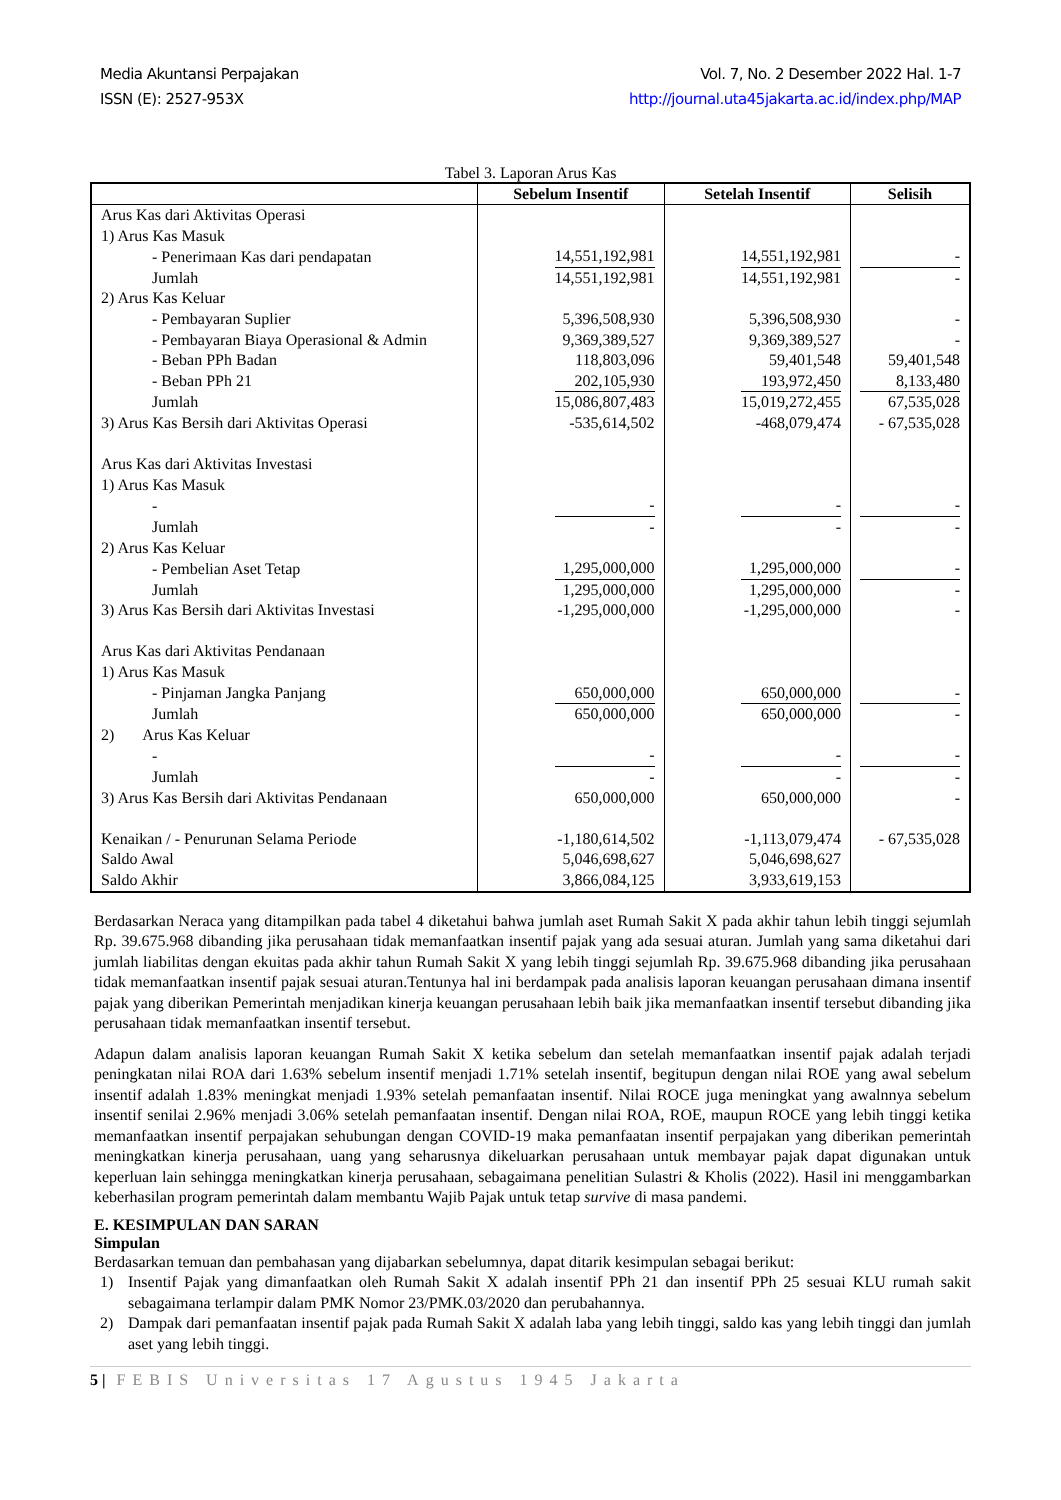Media Akuntansi Perpajakan
ISSN (E): 2527-953X
Vol. 7, No. 2 Desember 2022 Hal. 1-7
http://journal.uta45jakarta.ac.id/index.php/MAP
Tabel 3. Laporan Arus Kas
| | Sebelum Insentif | Setelah Insentif | Selisih |
| --- | --- | --- | --- |
| Arus Kas dari Aktivitas Operasi | | | |
| 1) Arus Kas Masuk | | | |
| - Penerimaan Kas dari pendapatan | 14,551,192,981 | 14,551,192,981 | - |
| Jumlah | 14,551,192,981 | 14,551,192,981 | - |
| 2) Arus Kas Keluar | | | |
| - Pembayaran Suplier | 5,396,508,930 | 5,396,508,930 | - |
| - Pembayaran Biaya Operasional & Admin | 9,369,389,527 | 9,369,389,527 | - |
| - Beban PPh Badan | 118,803,096 | 59,401,548 | 59,401,548 |
| - Beban PPh 21 | 202,105,930 | 193,972,450 | 8,133,480 |
| Jumlah | 15,086,807,483 | 15,019,272,455 | 67,535,028 |
| 3) Arus Kas Bersih dari Aktivitas Operasi | -535,614,502 | -468,079,474 | - 67,535,028 |
| Arus Kas dari Aktivitas Investasi | | | |
| 1) Arus Kas Masuk | | | |
| - | - | - | - |
| Jumlah | - | - | - |
| 2) Arus Kas Keluar | | | |
| - Pembelian Aset Tetap | 1,295,000,000 | 1,295,000,000 | - |
| Jumlah | 1,295,000,000 | 1,295,000,000 | - |
| 3) Arus Kas Bersih dari Aktivitas Investasi | -1,295,000,000 | -1,295,000,000 | - |
| Arus Kas dari Aktivitas Pendanaan | | | |
| 1) Arus Kas Masuk | | | |
| - Pinjaman Jangka Panjang | 650,000,000 | 650,000,000 | - |
| Jumlah | 650,000,000 | 650,000,000 | - |
| 2) Arus Kas Keluar | | | |
| - | - | - | - |
| Jumlah | - | - | - |
| 3) Arus Kas Bersih dari Aktivitas Pendanaan | 650,000,000 | 650,000,000 | - |
| Kenaikan / - Penurunan Selama Periode | -1,180,614,502 | -1,113,079,474 | - 67,535,028 |
| Saldo Awal | 5,046,698,627 | 5,046,698,627 | |
| Saldo Akhir | 3,866,084,125 | 3,933,619,153 | |
Berdasarkan Neraca yang ditampilkan pada tabel 4 diketahui bahwa jumlah aset Rumah Sakit X pada akhir tahun lebih tinggi sejumlah Rp. 39.675.968 dibanding jika perusahaan tidak memanfaatkan insentif pajak yang ada sesuai aturan. Jumlah yang sama diketahui dari jumlah liabilitas dengan ekuitas pada akhir tahun Rumah Sakit X yang lebih tinggi sejumlah Rp. 39.675.968 dibanding jika perusahaan tidak memanfaatkan insentif pajak sesuai aturan.Tentunya hal ini berdampak pada analisis laporan keuangan perusahaan dimana insentif pajak yang diberikan Pemerintah menjadikan kinerja keuangan perusahaan lebih baik jika memanfaatkan insentif tersebut dibanding jika perusahaan tidak memanfaatkan insentif tersebut.
Adapun dalam analisis laporan keuangan Rumah Sakit X ketika sebelum dan setelah memanfaatkan insentif pajak adalah terjadi peningkatan nilai ROA dari 1.63% sebelum insentif menjadi 1.71% setelah insentif, begitupun dengan nilai ROE yang awal sebelum insentif adalah 1.83% meningkat menjadi 1.93% setelah pemanfaatan insentif. Nilai ROCE juga meningkat yang awalnnya sebelum insentif senilai 2.96% menjadi 3.06% setelah pemanfaatan insentif. Dengan nilai ROA, ROE, maupun ROCE yang lebih tinggi ketika memanfaatkan insentif perpajakan sehubungan dengan COVID-19 maka pemanfaatan insentif perpajakan yang diberikan pemerintah meningkatkan kinerja perusahaan, uang yang seharusnya dikeluarkan perusahaan untuk membayar pajak dapat digunakan untuk keperluan lain sehingga meningkatkan kinerja perusahaan, sebagaimana penelitian Sulastri & Kholis (2022). Hasil ini menggambarkan keberhasilan program pemerintah dalam membantu Wajib Pajak untuk tetap survive di masa pandemi.
E. KESIMPULAN DAN SARAN
Simpulan
Berdasarkan temuan dan pembahasan yang dijabarkan sebelumnya, dapat ditarik kesimpulan sebagai berikut:
1) Insentif Pajak yang dimanfaatkan oleh Rumah Sakit X adalah insentif PPh 21 dan insentif PPh 25 sesuai KLU rumah sakit sebagaimana terlampir dalam PMK Nomor 23/PMK.03/2020 dan perubahannya.
2) Dampak dari pemanfaatan insentif pajak pada Rumah Sakit X adalah laba yang lebih tinggi, saldo kas yang lebih tinggi dan jumlah aset yang lebih tinggi.
5 | FEBIS Universitas 17 Agustus 1945 Jakarta